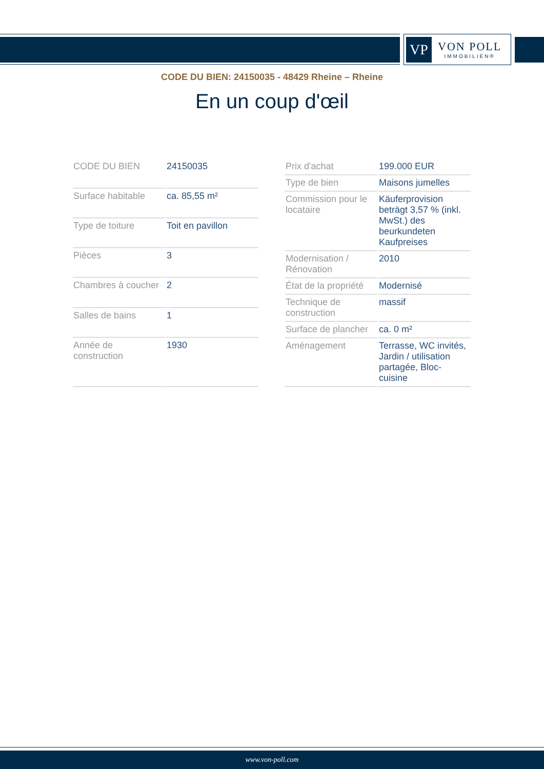VP
VON POLL
IMMOBILIEN®
CODE DU BIEN: 24150035 - 48429 Rheine – Rheine
En un coup d'œil
| CODE DU BIEN | 24150035 |
| Surface habitable | ca. 85,55 m² |
| Type de toiture | Toit en pavillon |
| Pièces | 3 |
| Chambres à coucher | 2 |
| Salles de bains | 1 |
| Année de construction | 1930 |
| Prix d'achat | 199.000 EUR |
| Type de bien | Maisons jumelles |
| Commission pour le locataire | Käuferprovision beträgt 3,57 % (inkl. MwSt.) des beurkundeten Kaufpreises |
| Modernisation / Rénovation | 2010 |
| État de la propriété | Modernisé |
| Technique de construction | massif |
| Surface de plancher | ca. 0 m² |
| Aménagement | Terrasse, WC invités, Jardin / utilisation partagée, Bloc-cuisine |
www.von-poll.com